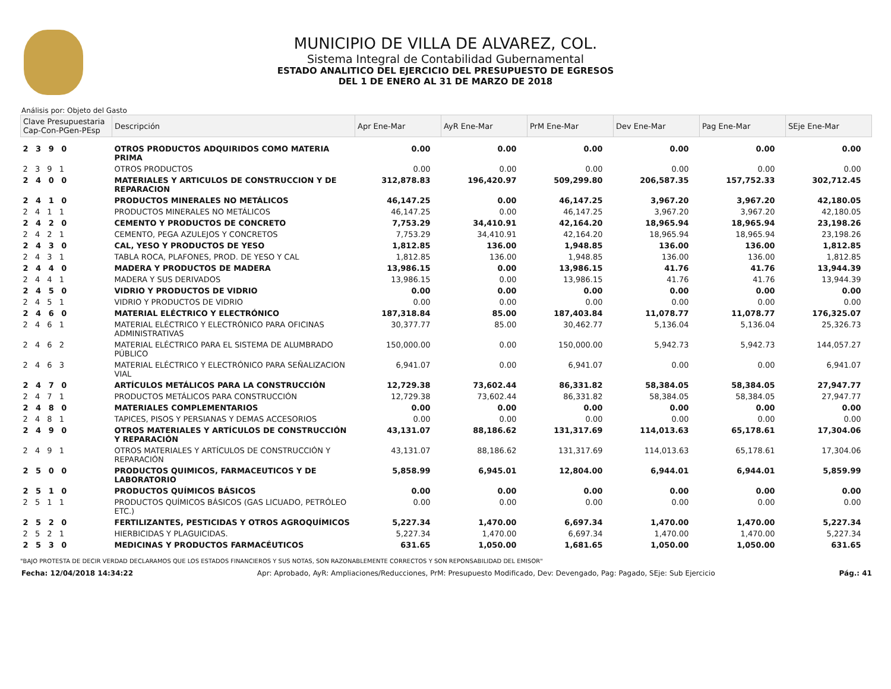MUNICIPIO DE VILLA DE ALVAREZ, COL.
Sistema Integral de Contabilidad Gubernamental
ESTADO ANALITICO DEL EJERCICIO DEL PRESUPUESTO DE EGRESOS
DEL 1 DE ENERO AL 31 DE MARZO DE 2018
Análisis por: Objeto del Gasto
| Clave Presupuestaria Cap-Con-PGen-PEsp | Descripción | Apr Ene-Mar | AyR Ene-Mar | PrM Ene-Mar | Dev Ene-Mar | Pag Ene-Mar | SEje Ene-Mar |
| --- | --- | --- | --- | --- | --- | --- | --- |
| 2 3 9 0 | OTROS PRODUCTOS ADQUIRIDOS COMO MATERIA PRIMA | 0.00 | 0.00 | 0.00 | 0.00 | 0.00 | 0.00 |
| 2 3 9 1 | OTROS PRODUCTOS | 0.00 | 0.00 | 0.00 | 0.00 | 0.00 | 0.00 |
| 2 4 0 0 | MATERIALES Y ARTICULOS DE CONSTRUCCION Y DE REPARACION | 312,878.83 | 196,420.97 | 509,299.80 | 206,587.35 | 157,752.33 | 302,712.45 |
| 2 4 1 0 | PRODUCTOS MINERALES NO METÁLICOS | 46,147.25 | 0.00 | 46,147.25 | 3,967.20 | 3,967.20 | 42,180.05 |
| 2 4 1 1 | PRODUCTOS MINERALES NO METÁLICOS | 46,147.25 | 0.00 | 46,147.25 | 3,967.20 | 3,967.20 | 42,180.05 |
| 2 4 2 0 | CEMENTO Y PRODUCTOS DE CONCRETO | 7,753.29 | 34,410.91 | 42,164.20 | 18,965.94 | 18,965.94 | 23,198.26 |
| 2 4 2 1 | CEMENTO, PEGA AZULEJOS Y CONCRETOS | 7,753.29 | 34,410.91 | 42,164.20 | 18,965.94 | 18,965.94 | 23,198.26 |
| 2 4 3 0 | CAL, YESO Y PRODUCTOS DE YESO | 1,812.85 | 136.00 | 1,948.85 | 136.00 | 136.00 | 1,812.85 |
| 2 4 3 1 | TABLA ROCA, PLAFONES, PROD. DE YESO Y CAL | 1,812.85 | 136.00 | 1,948.85 | 136.00 | 136.00 | 1,812.85 |
| 2 4 4 0 | MADERA Y PRODUCTOS DE MADERA | 13,986.15 | 0.00 | 13,986.15 | 41.76 | 41.76 | 13,944.39 |
| 2 4 4 1 | MADERA Y SUS DERIVADOS | 13,986.15 | 0.00 | 13,986.15 | 41.76 | 41.76 | 13,944.39 |
| 2 4 5 0 | VIDRIO Y PRODUCTOS DE VIDRIO | 0.00 | 0.00 | 0.00 | 0.00 | 0.00 | 0.00 |
| 2 4 5 1 | VIDRIO Y PRODUCTOS DE VIDRIO | 0.00 | 0.00 | 0.00 | 0.00 | 0.00 | 0.00 |
| 2 4 6 0 | MATERIAL ELÉCTRICO Y ELECTRÓNICO | 187,318.84 | 85.00 | 187,403.84 | 11,078.77 | 11,078.77 | 176,325.07 |
| 2 4 6 1 | MATERIAL ELÉCTRICO Y ELECTRÓNICO PARA OFICINAS ADMINISTRATIVAS | 30,377.77 | 85.00 | 30,462.77 | 5,136.04 | 5,136.04 | 25,326.73 |
| 2 4 6 2 | MATERIAL ELÉCTRICO PARA EL SISTEMA DE ALUMBRADO PÚBLICO | 150,000.00 | 0.00 | 150,000.00 | 5,942.73 | 5,942.73 | 144,057.27 |
| 2 4 6 3 | MATERIAL ELÉCTRICO Y ELECTRÓNICO PARA SEÑALIZACION VIAL | 6,941.07 | 0.00 | 6,941.07 | 0.00 | 0.00 | 6,941.07 |
| 2 4 7 0 | ARTÍCULOS METÁLICOS PARA LA CONSTRUCCIÓN | 12,729.38 | 73,602.44 | 86,331.82 | 58,384.05 | 58,384.05 | 27,947.77 |
| 2 4 7 1 | PRODUCTOS METÁLICOS PARA CONSTRUCCIÓN | 12,729.38 | 73,602.44 | 86,331.82 | 58,384.05 | 58,384.05 | 27,947.77 |
| 2 4 8 0 | MATERIALES COMPLEMENTARIOS | 0.00 | 0.00 | 0.00 | 0.00 | 0.00 | 0.00 |
| 2 4 8 1 | TAPICES, PISOS Y PERSIANAS Y DEMAS ACCESORIOS | 0.00 | 0.00 | 0.00 | 0.00 | 0.00 | 0.00 |
| 2 4 9 0 | OTROS MATERIALES Y ARTÍCULOS DE CONSTRUCCIÓN Y REPARACIÓN | 43,131.07 | 88,186.62 | 131,317.69 | 114,013.63 | 65,178.61 | 17,304.06 |
| 2 4 9 1 | OTROS MATERIALES Y ARTÍCULOS DE CONSTRUCCIÓN Y REPARACIÓN | 43,131.07 | 88,186.62 | 131,317.69 | 114,013.63 | 65,178.61 | 17,304.06 |
| 2 5 0 0 | PRODUCTOS QUIMICOS, FARMACEUTICOS Y DE LABORATORIO | 5,858.99 | 6,945.01 | 12,804.00 | 6,944.01 | 6,944.01 | 5,859.99 |
| 2 5 1 0 | PRODUCTOS QUÍMICOS BÁSICOS | 0.00 | 0.00 | 0.00 | 0.00 | 0.00 | 0.00 |
| 2 5 1 1 | PRODUCTOS QUÍMICOS BÁSICOS (GAS LICUADO, PETRÓLEO ETC.) | 0.00 | 0.00 | 0.00 | 0.00 | 0.00 | 0.00 |
| 2 5 2 0 | FERTILIZANTES, PESTICIDAS Y OTROS AGROQUÍMICOS | 5,227.34 | 1,470.00 | 6,697.34 | 1,470.00 | 1,470.00 | 5,227.34 |
| 2 5 2 1 | HIERBICIDAS Y PLAGUICIDAS. | 5,227.34 | 1,470.00 | 6,697.34 | 1,470.00 | 1,470.00 | 5,227.34 |
| 2 5 3 0 | MEDICINAS Y PRODUCTOS FARMACÉUTICOS | 631.65 | 1,050.00 | 1,681.65 | 1,050.00 | 1,050.00 | 631.65 |
"BAJO PROTESTA DE DECIR VERDAD DECLARAMOS QUE LOS ESTADOS FINANCIEROS Y SUS NOTAS, SON RAZONABLEMENTE CORRECTOS Y SON REPONSABILIDAD DEL EMISOR"
Fecha: 12/04/2018 14:34:22 Apr: Aprobado, AyR: Ampliaciones/Reducciones, PrM: Presupuesto Modificado, Dev: Devengado, Pag: Pagado, SEje: Sub Ejercicio Pág.: 41